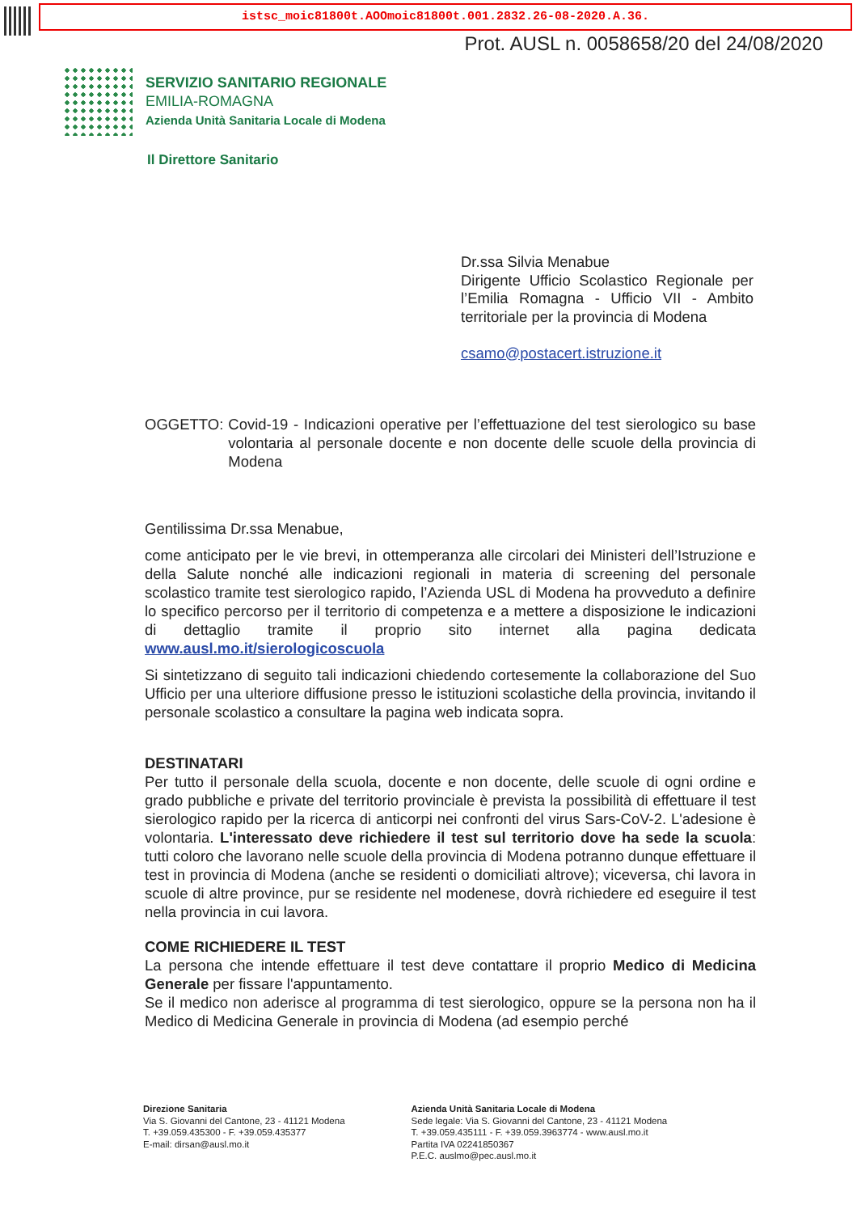istsc_moic81800t.AOOmoic81800t.001.2832.26-08-2020.A.36.
Prot. AUSL n. 0058658/20 del 24/08/2020
SERVIZIO SANITARIO REGIONALE
EMILIA-ROMAGNA
Azienda Unità Sanitaria Locale di Modena
Il Direttore Sanitario
Dr.ssa Silvia Menabue
Dirigente Ufficio Scolastico Regionale per l’Emilia Romagna - Ufficio VII - Ambito territoriale per la provincia di Modena
csamo@postacert.istruzione.it
OGGETTO: Covid-19 - Indicazioni operative per l’effettuazione del test sierologico su base volontaria al personale docente e non docente delle scuole della provincia di Modena
Gentilissima Dr.ssa Menabue,
come anticipato per le vie brevi, in ottemperanza alle circolari dei Ministeri dell’Istruzione e della Salute nonché alle indicazioni regionali in materia di screening del personale scolastico tramite test sierologico rapido, l’Azienda USL di Modena ha provveduto a definire lo specifico percorso per il territorio di competenza e a mettere a disposizione le indicazioni di dettaglio tramite il proprio sito internet alla pagina dedicata www.ausl.mo.it/sierologicoscuola
Si sintetizzano di seguito tali indicazioni chiedendo cortesemente la collaborazione del Suo Ufficio per una ulteriore diffusione presso le istituzioni scolastiche della provincia, invitando il personale scolastico a consultare la pagina web indicata sopra.
DESTINATARI
Per tutto il personale della scuola, docente e non docente, delle scuole di ogni ordine e grado pubbliche e private del territorio provinciale è prevista la possibilità di effettuare il test sierologico rapido per la ricerca di anticorpi nei confronti del virus Sars-CoV-2. L'adesione è volontaria. L'interessato deve richiedere il test sul territorio dove ha sede la scuola: tutti coloro che lavorano nelle scuole della provincia di Modena potranno dunque effettuare il test in provincia di Modena (anche se residenti o domiciliati altrove); viceversa, chi lavora in scuole di altre province, pur se residente nel modenese, dovrà richiedere ed eseguire il test nella provincia in cui lavora.
COME RICHIEDERE IL TEST
La persona che intende effettuare il test deve contattare il proprio Medico di Medicina Generale per fissare l'appuntamento.
Se il medico non aderisce al programma di test sierologico, oppure se la persona non ha il Medico di Medicina Generale in provincia di Modena (ad esempio perché
Direzione Sanitaria
Via S. Giovanni del Cantone, 23 - 41121 Modena
T. +39.059.435300 - F. +39.059.435377
E-mail: dirsan@ausl.mo.it
Azienda Unità Sanitaria Locale di Modena
Sede legale: Via S. Giovanni del Cantone, 23 - 41121 Modena
T. +39.059.435111 - F. +39.059.3963774 - www.ausl.mo.it
Partita IVA 02241850367
P.E.C. auslmo@pec.ausl.mo.it